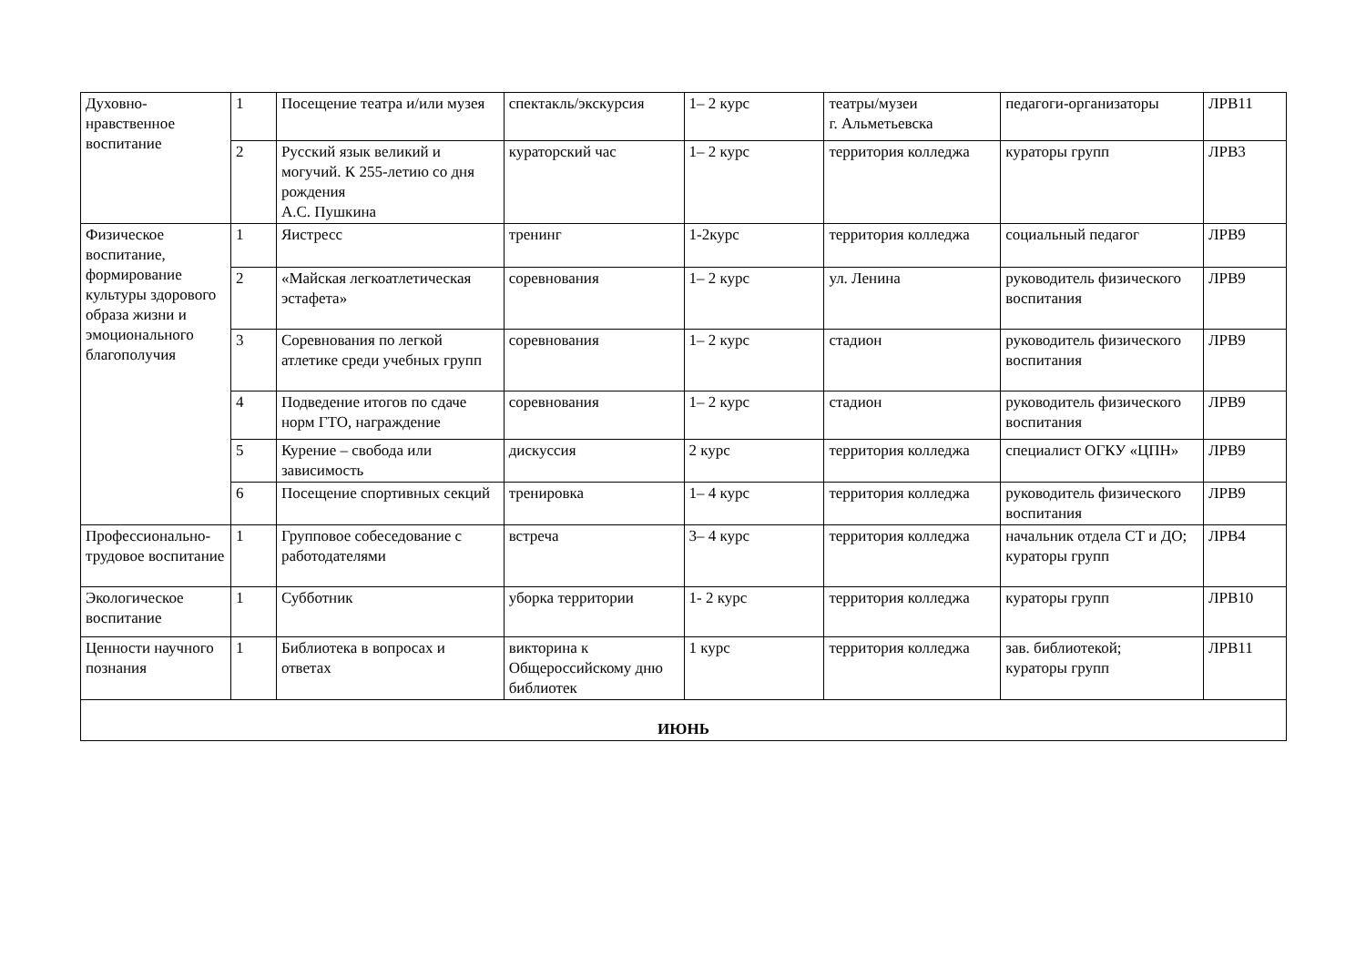| Духовно-нравственное воспитание | 1 | Посещение театра и/или музея | спектакль/экскурсия | 1– 2 курс | театры/музеи г. Альметьевска | педагоги-организаторы | ЛРВ11 |
| | 2 | Русский язык великий и могучий. К 255-летию со дня рождения А.С. Пушкина | кураторский час | 1– 2 курс | территория колледжа | кураторы групп | ЛРВ3 |
| Физическое воспитание, формирование культуры здорового образа жизни и эмоционального благополучия | 1 | Яистресс | тренинг | 1-2курс | территория колледжа | социальный педагог | ЛРВ9 |
| | 2 | «Майская легкоатлетическая эстафета» | соревнования | 1– 2 курс | ул. Ленина | руководитель физического воспитания | ЛРВ9 |
| | 3 | Соревнования по легкой атлетике среди учебных групп | соревнования | 1– 2 курс | стадион | руководитель физического воспитания | ЛРВ9 |
| | 4 | Подведение итогов по сдаче норм ГТО, награждение | соревнования | 1– 2 курс | стадион | руководитель физического воспитания | ЛРВ9 |
| | 5 | Курение – свобода или зависимость | дискуссия | 2 курс | территория колледжа | специалист ОГКУ «ЦПН» | ЛРВ9 |
| | 6 | Посещение спортивных секций | тренировка | 1– 4 курс | территория колледжа | руководитель физического воспитания | ЛРВ9 |
| Профессионально-трудовое воспитание | 1 | Групповое собеседование с работодателями | встреча | 3– 4 курс | территория колледжа | начальник отдела СТ и ДО; кураторы групп | ЛРВ4 |
| Экологическое воспитание | 1 | Субботник | уборка территории | 1- 2 курс | территория колледжа | кураторы групп | ЛРВ10 |
| Ценности научного познания | 1 | Библиотека в вопросах и ответах | викторина к Общероссийскому дню библиотек | 1 курс | территория колледжа | зав. библиотекой; кураторы групп | ЛРВ11 |
| ИЮНЬ | | | | | | | |